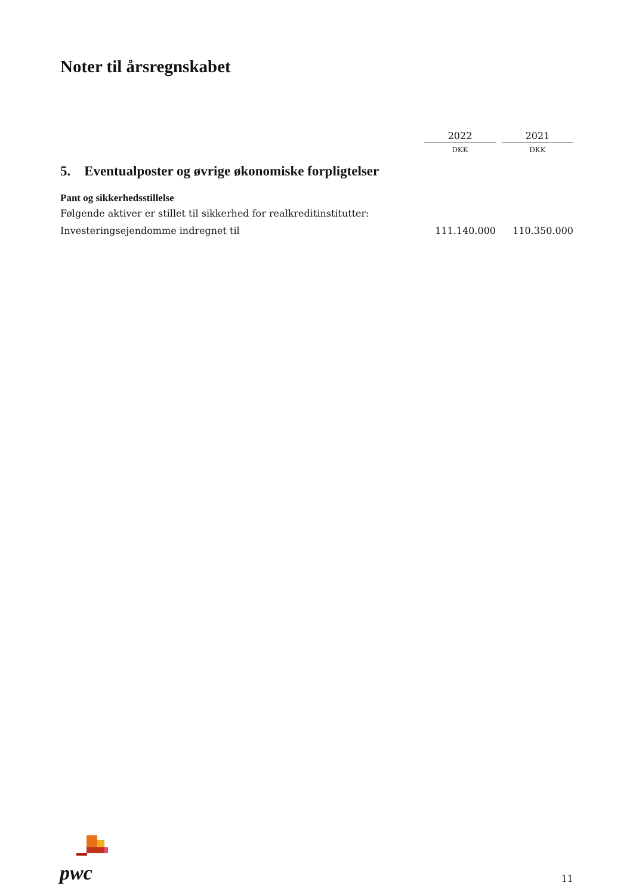Noter til årsregnskabet
| | 2022 | | 2021 |
| | DKK | | DKK |
| 5. Eventualposter og øvrige økonomiske forpligtelser | | | |
| Pant og sikkerhedsstillelse | | | |
| Følgende aktiver er stillet til sikkerhed for realkreditinstitutter: | | | |
| Investeringsejendomme indregnet til | 111.140.000 | | 110.350.000 |
pwc
11